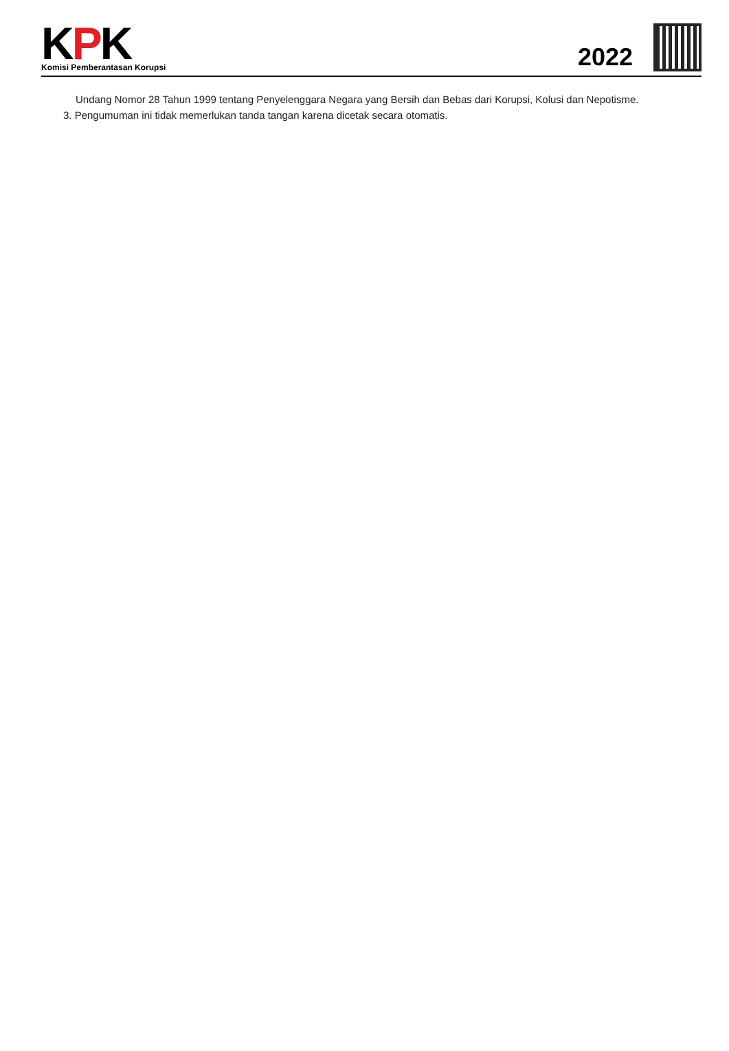KPK
Komisi Pemberantasan Korupsi
2022
Undang Nomor 28 Tahun 1999 tentang Penyelenggara Negara yang Bersih dan Bebas dari Korupsi, Kolusi dan Nepotisme.
3. Pengumuman ini tidak memerlukan tanda tangan karena dicetak secara otomatis.